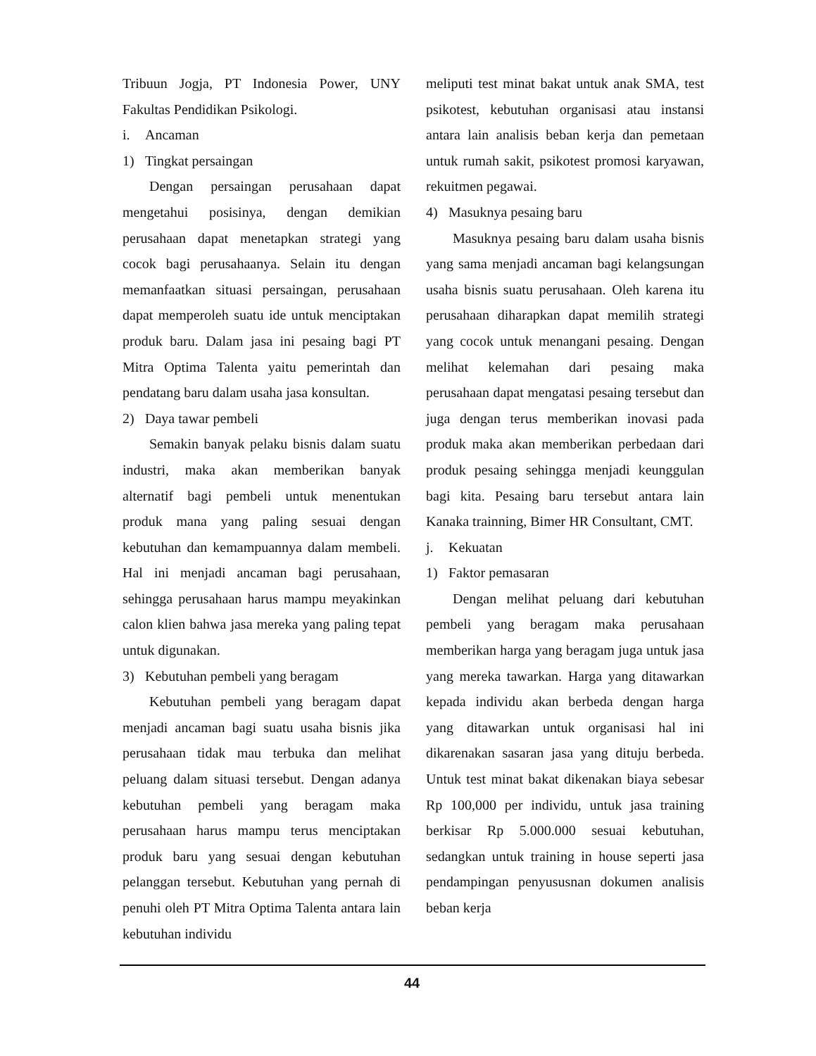Tribuun Jogja, PT Indonesia Power, UNY Fakultas Pendidikan Psikologi.
i. Ancaman
1) Tingkat persaingan
Dengan persaingan perusahaan dapat mengetahui posisinya, dengan demikian perusahaan dapat menetapkan strategi yang cocok bagi perusahaanya. Selain itu dengan memanfaatkan situasi persaingan, perusahaan dapat memperoleh suatu ide untuk menciptakan produk baru. Dalam jasa ini pesaing bagi PT Mitra Optima Talenta yaitu pemerintah dan pendatang baru dalam usaha jasa konsultan.
2) Daya tawar pembeli
Semakin banyak pelaku bisnis dalam suatu industri, maka akan memberikan banyak alternatif bagi pembeli untuk menentukan produk mana yang paling sesuai dengan kebutuhan dan kemampuannya dalam membeli. Hal ini menjadi ancaman bagi perusahaan, sehingga perusahaan harus mampu meyakinkan calon klien bahwa jasa mereka yang paling tepat untuk digunakan.
3) Kebutuhan pembeli yang beragam
Kebutuhan pembeli yang beragam dapat menjadi ancaman bagi suatu usaha bisnis jika perusahaan tidak mau terbuka dan melihat peluang dalam situasi tersebut. Dengan adanya kebutuhan pembeli yang beragam maka perusahaan harus mampu terus menciptakan produk baru yang sesuai dengan kebutuhan pelanggan tersebut. Kebutuhan yang pernah di penuhi oleh PT Mitra Optima Talenta antara lain kebutuhan individu
meliputi test minat bakat untuk anak SMA, test psikotest, kebutuhan organisasi atau instansi antara lain analisis beban kerja dan pemetaan untuk rumah sakit, psikotest promosi karyawan, rekuitmen pegawai.
4) Masuknya pesaing baru
Masuknya pesaing baru dalam usaha bisnis yang sama menjadi ancaman bagi kelangsungan usaha bisnis suatu perusahaan. Oleh karena itu perusahaan diharapkan dapat memilih strategi yang cocok untuk menangani pesaing. Dengan melihat kelemahan dari pesaing maka perusahaan dapat mengatasi pesaing tersebut dan juga dengan terus memberikan inovasi pada produk maka akan memberikan perbedaan dari produk pesaing sehingga menjadi keunggulan bagi kita. Pesaing baru tersebut antara lain Kanaka trainning, Bimer HR Consultant, CMT.
j. Kekuatan
1) Faktor pemasaran
Dengan melihat peluang dari kebutuhan pembeli yang beragam maka perusahaan memberikan harga yang beragam juga untuk jasa yang mereka tawarkan. Harga yang ditawarkan kepada individu akan berbeda dengan harga yang ditawarkan untuk organisasi hal ini dikarenakan sasaran jasa yang dituju berbeda. Untuk test minat bakat dikenakan biaya sebesar Rp 100,000 per individu, untuk jasa training berkisar Rp 5.000.000 sesuai kebutuhan, sedangkan untuk training in house seperti jasa pendampingan penyususnan dokumen analisis beban kerja
44